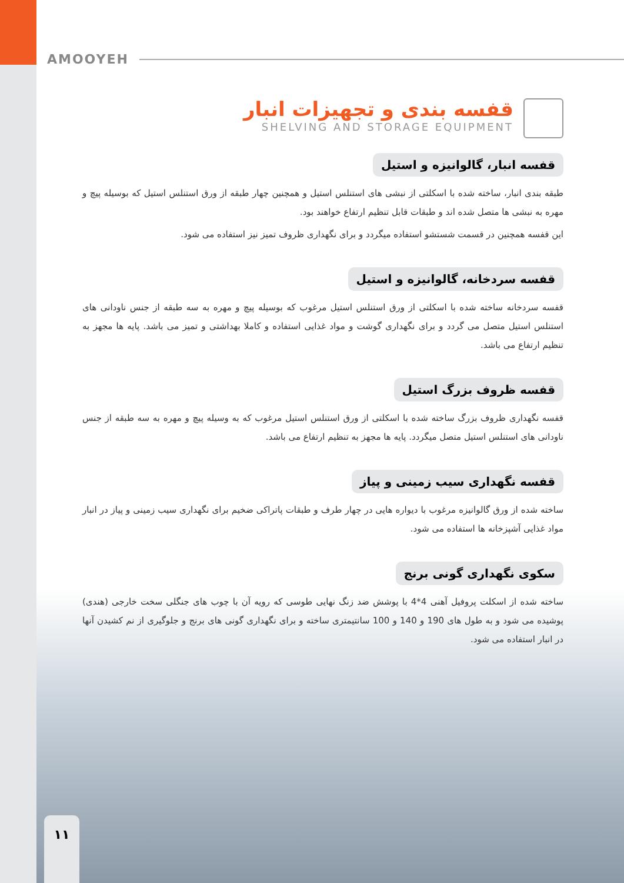AMOOYEH
قفسه بندی و تجهیزات انبار
SHELVING AND STORAGE EQUIPMENT
قفسه انبار، گالوانیزه و استیل
طبقه بندی انبار، ساخته شده با اسکلتی از نبشی های استنلس استیل و همچنین چهار طبقه از ورق استنلس استیل که بوسیله پیچ و مهره به نبشی ها متصل شده اند و طبقات قابل تنظیم ارتفاع خواهند بود.
این قفسه همچنین در قسمت شستشو استفاده میگردد و برای نگهداری ظروف تمیز نیز استفاده می شود.
قفسه سردخانه، گالوانیزه و استیل
قفسه سردخانه ساخته شده با اسکلتی از ورق استنلس استیل مرغوب که بوسیله پیچ و مهره به سه طبقه از جنس ناودانی های استنلس استیل متصل می گردد و برای نگهداری گوشت و مواد غذایی استفاده و کاملا بهداشتی و تمیز می باشد. پایه ها مجهز به تنظیم ارتفاع می باشد.
قفسه ظروف بزرگ استیل
قفسه نگهداری ظروف بزرگ ساخته شده با اسکلتی از ورق استنلس استیل مرغوب که به وسیله پیچ و مهره به سه طبقه از جنس ناودانی های استنلس استیل متصل میگردد. پایه ها مجهز به تنظیم ارتفاع می باشد.
قفسه نگهداری سیب زمینی و پیاز
ساخته شده از ورق گالوانیزه مرغوب با دیواره هایی در چهار طرف و طبقات پاتراکی ضخیم برای نگهداری سیب زمینی و پیاز در انبار مواد غذایی آشپزخانه ها استفاده می شود.
سکوی نگهداری گونی برنج
ساخته شده از اسکلت پروفیل آهنی 4*4 با پوشش ضد زنگ نهایی طوسی که رویه آن با چوب های جنگلی سخت خارجی (هندی) پوشیده می شود و به طول های 190 و 140 و 100 سانتیمتری ساخته و برای نگهداری گونی های برنج و جلوگیری از نم کشیدن آنها در انبار استفاده می شود.
۱۱